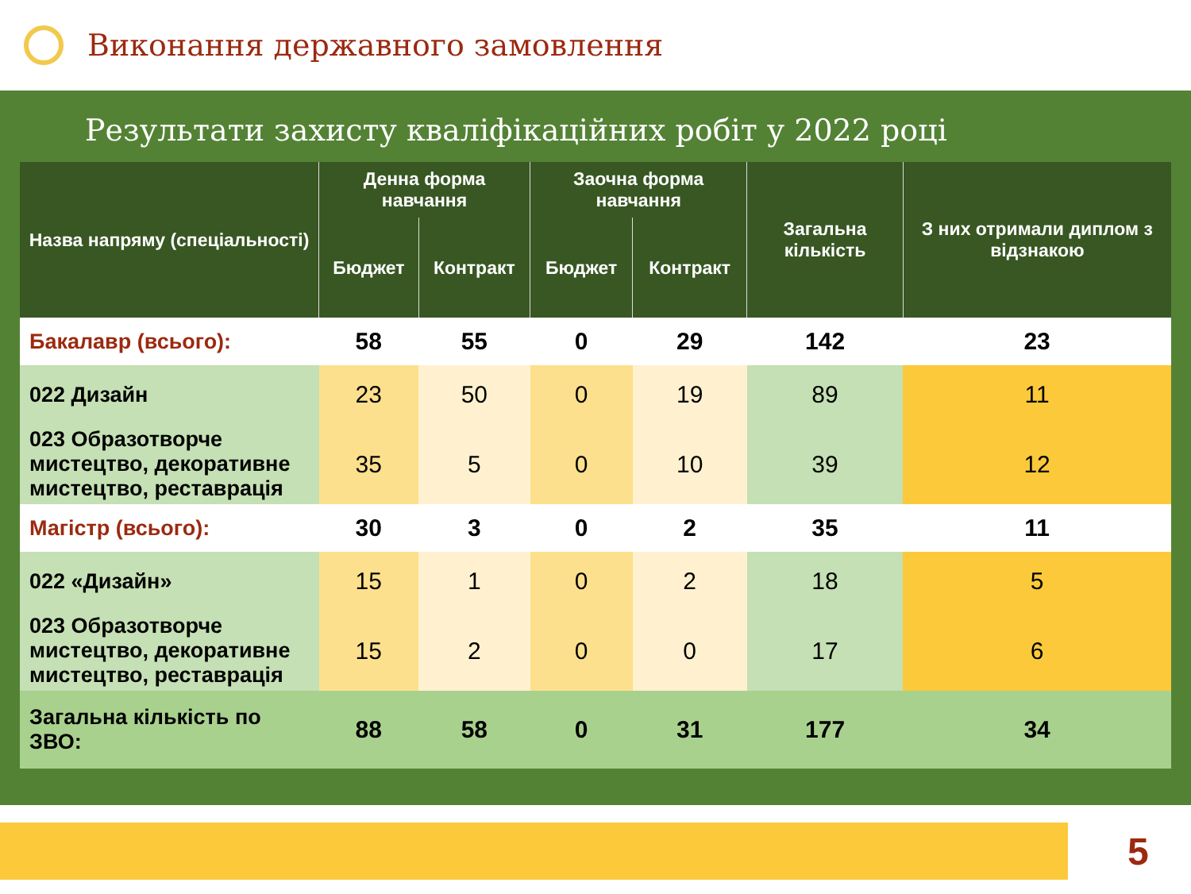Виконання державного замовлення
Результати захисту кваліфікаційних робіт у 2022 році
| Назва напряму (спеціальності) | Денна форма навчання | | Заочна форма навчання | | Загальна кількість | З них отримали диплом з відзнакою |
| --- | --- | --- | --- | --- | --- | --- |
| | Бюджет | Контракт | Бюджет | Контракт | | |
| Бакалавр (всього): | 58 | 55 | 0 | 29 | 142 | 23 |
| 022 Дизайн | 23 | 50 | 0 | 19 | 89 | 11 |
| 023 Образотворче мистецтво, декоративне мистецтво, реставрація | 35 | 5 | 0 | 10 | 39 | 12 |
| Магістр (всього): | 30 | 3 | 0 | 2 | 35 | 11 |
| 022 «Дизайн» | 15 | 1 | 0 | 2 | 18 | 5 |
| 023 Образотворче мистецтво, декоративне мистецтво, реставрація | 15 | 2 | 0 | 0 | 17 | 6 |
| Загальна кількість по ЗВО: | 88 | 58 | 0 | 31 | 177 | 34 |
5